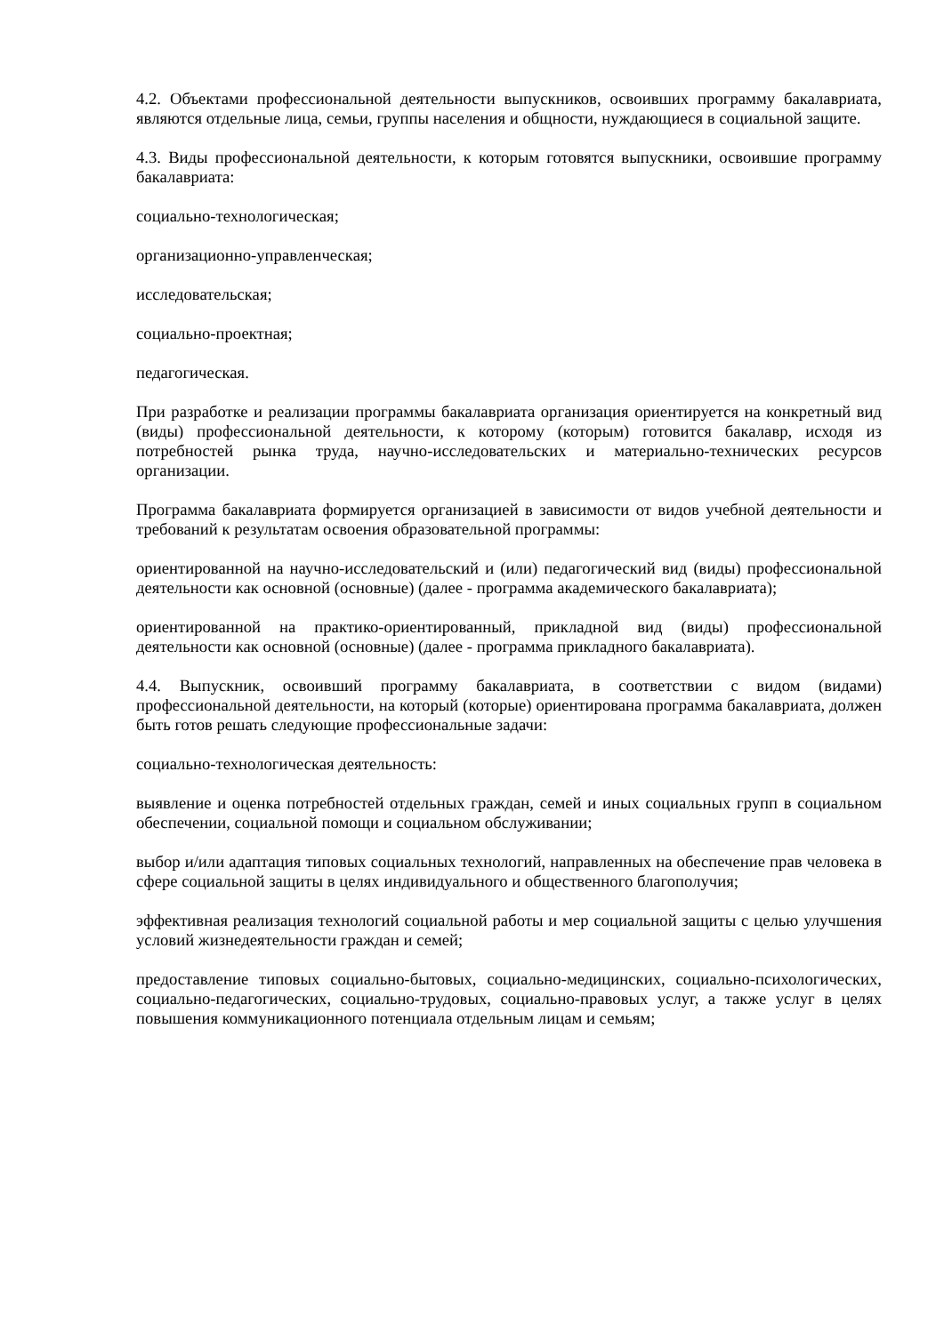4.2. Объектами профессиональной деятельности выпускников, освоивших программу бакалавриата, являются отдельные лица, семьи, группы населения и общности, нуждающиеся в социальной защите.
4.3. Виды профессиональной деятельности, к которым готовятся выпускники, освоившие программу бакалавриата:
социально-технологическая;
организационно-управленческая;
исследовательская;
социально-проектная;
педагогическая.
При разработке и реализации программы бакалавриата организация ориентируется на конкретный вид (виды) профессиональной деятельности, к которому (которым) готовится бакалавр, исходя из потребностей рынка труда, научно-исследовательских и материально-технических ресурсов организации.
Программа бакалавриата формируется организацией в зависимости от видов учебной деятельности и требований к результатам освоения образовательной программы:
ориентированной на научно-исследовательский и (или) педагогический вид (виды) профессиональной деятельности как основной (основные) (далее - программа академического бакалавриата);
ориентированной на практико-ориентированный, прикладной вид (виды) профессиональной деятельности как основной (основные) (далее - программа прикладного бакалавриата).
4.4. Выпускник, освоивший программу бакалавриата, в соответствии с видом (видами) профессиональной деятельности, на который (которые) ориентирована программа бакалавриата, должен быть готов решать следующие профессиональные задачи:
социально-технологическая деятельность:
выявление и оценка потребностей отдельных граждан, семей и иных социальных групп в социальном обеспечении, социальной помощи и социальном обслуживании;
выбор и/или адаптация типовых социальных технологий, направленных на обеспечение прав человека в сфере социальной защиты в целях индивидуального и общественного благополучия;
эффективная реализация технологий социальной работы и мер социальной защиты с целью улучшения условий жизнедеятельности граждан и семей;
предоставление типовых социально-бытовых, социально-медицинских, социально-психологических, социально-педагогических, социально-трудовых, социально-правовых услуг, а также услуг в целях повышения коммуникационного потенциала отдельным лицам и семьям;